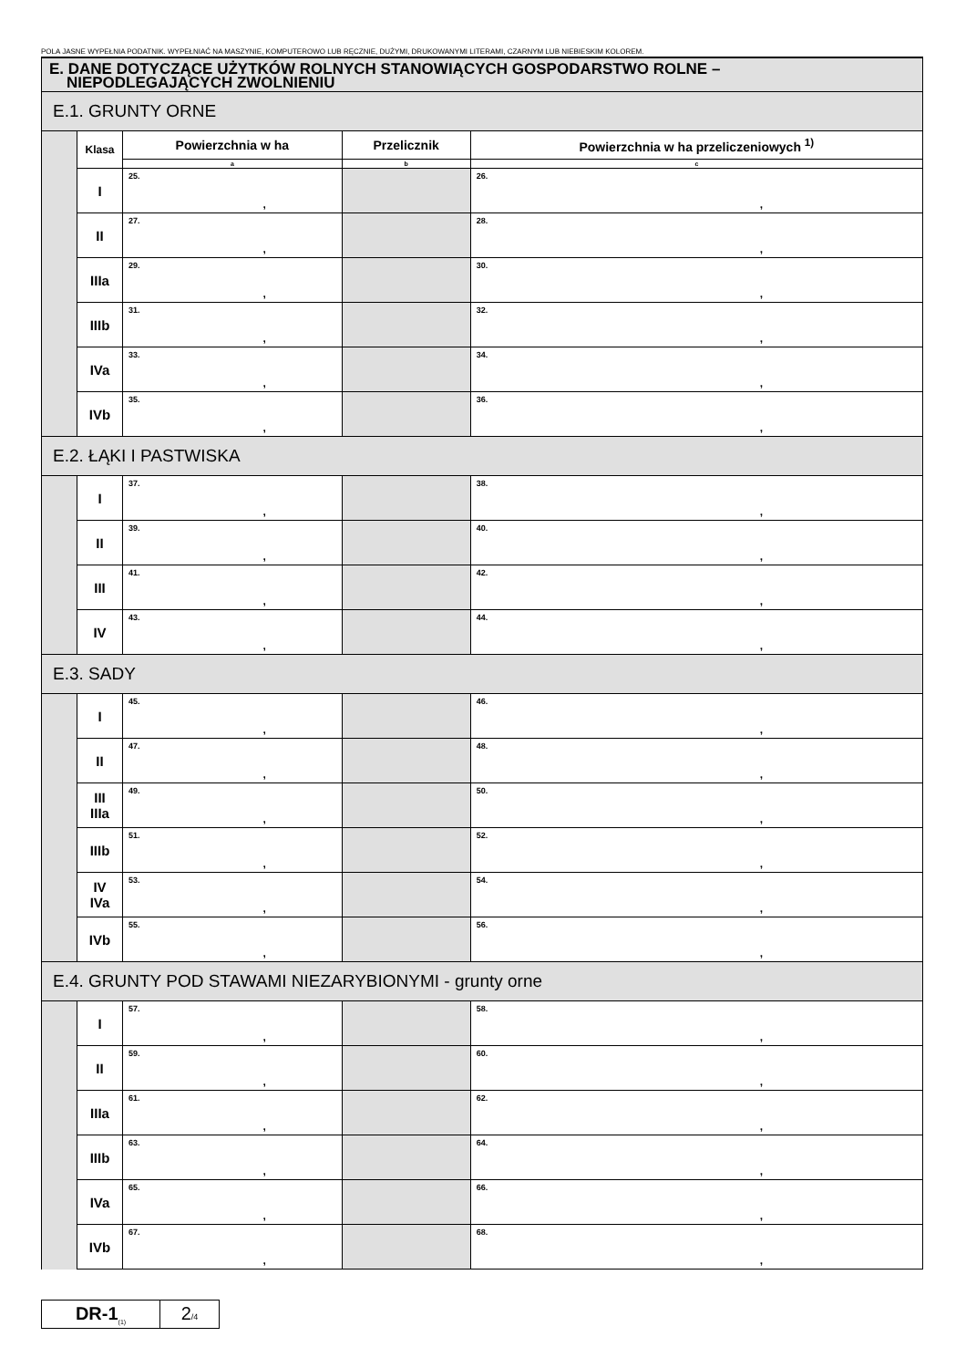POLA JASNE WYPEŁNIA PODATNIK. WYPEŁNIAĆ NA MASZYNIE, KOMPUTEROWO LUB RĘCZNIE, DUŻYMI, DRUKOWANYMI LITERAMI, CZARNYM LUB NIEBIESKIM KOLOREM.
| E. DANE DOTYCZĄCE UŻYTKÓW ROLNYCH STANOWIĄCYCH GOSPODARSTWO ROLNE – NIEPODLEGAJĄCYCH ZWOLNIENIU | | | | |
| E.1. GRUNTY ORNE | | | | |
| | Klasa | Powierzchnia w ha | Przelicznik | Powierzchnia w ha przeliczeniowych <sup>1)</sup> |
| | | a | b | c |
| | I | 25. , | | 26. , |
| | II | 27. , | | 28. , |
| | IIIa | 29. , | | 30. , |
| | IIIb | 31. , | | 32. , |
| | IVa | 33. , | | 34. , |
| | IVb | 35. , | | 36. , |
| E.2. ŁĄKI I PASTWISKA | | | | |
| | I | 37. , | | 38. , |
| | II | 39. , | | 40. , |
| | III | 41. , | | 42. , |
| | IV | 43. , | | 44. , |
| E.3. SADY | | | | |
| | I | 45. , | | 46. , |
| | II | 47. , | | 48. , |
| | III IIIa | 49. , | | 50. , |
| | IIIb | 51. , | | 52. , |
| | IV IVa | 53. , | | 54. , |
| | IVb | 55. , | | 56. , |
| E.4. GRUNTY POD STAWAMI NIEZARYBIONYMI - grunty orne | | | | |
| | I | 57. , | | 58. , |
| | II | 59. , | | 60. , |
| | IIIa | 61. , | | 62. , |
| | IIIb | 63. , | | 64. , |
| | IVa | 65. , | | 66. , |
| | IVb | 67. , | | 68. , |
DR-1<sub>(1)</sub>
2/4